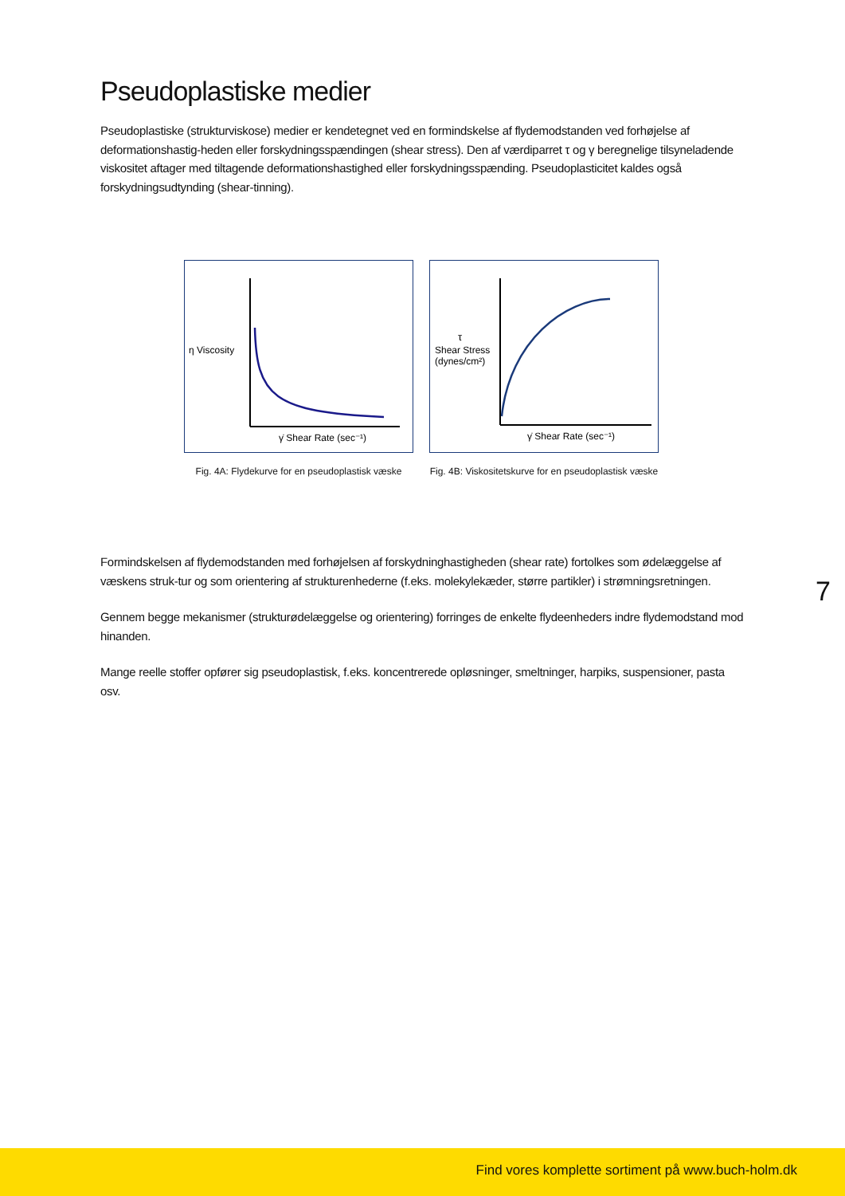Pseudoplastiske medier
Pseudoplastiske (strukturviskose) medier er kendetegnet ved en formindskelse af flydemodstanden ved forhøjelse af deformationshastig-heden eller forskydningsspændingen (shear stress). Den af værdiparret τ og γ beregnelige tilsyneladende viskositet aftager med tiltagende deformationshastighed eller forskydningsspænding. Pseudoplasticitet kaldes også forskydningsudtynding (shear-tinning).
η Viscosity
γ̇ Shear Rate (sec⁻¹)
Fig. 4A: Flydekurve for en pseudoplastisk væske
τ
Shear Stress
(dynes/cm²)
γ̇ Shear Rate (sec⁻¹)
Fig. 4B: Viskositetskurve for en pseudoplastisk væske
Formindskelsen af flydemodstanden med forhøjelsen af forskydninghastigheden (shear rate) fortolkes som ødelæggelse af væskens struk-tur og som orientering af strukturenhederne (f.eks. molekylekæder, større partikler) i strømningsretningen.
Gennem begge mekanismer (strukturødelæggelse og orientering) forringes de enkelte flydeenheders indre flydemodstand mod hinanden.
Mange reelle stoffer opfører sig pseudoplastisk, f.eks. koncentrerede opløsninger, smeltninger, harpiks, suspensioner, pasta osv.
7
Find vores komplette sortiment på www.buch-holm.dk